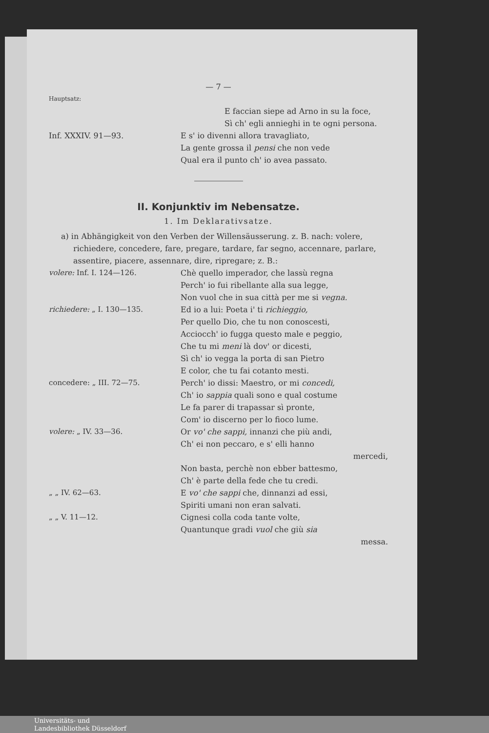— 7 —
Hauptsatz:
E faccian siepe ad Arno in su la foce,
Sì ch' egli annieghi in te ogni persona.
Inf. XXXIV. 91—93. E s' io divenni allora travagliato,
La gente grossa il pensi che non vede
Qual era il punto ch' io avea passato.
II. Konjunktiv im Nebensatze.
1. Im Deklarativsatze.
a) in Abhängigkeit von den Verben der Willensäusserung. z. B. nach: volere, richiedere, concedere, fare, pregare, tardare, far segno, accennare, parlare, assentire, piacere, assennare, dire, ripregare; z. B.:
volere: Inf. I. 124—126. Chè quello imperador, che lassù regna
Perch' io fui ribellante alla sua legge,
Non vuol che in sua città per me si vegna.
richiedere: „ I. 130—135. Ed io a lui: Poeta i' ti richieggio,
Per quello Dio, che tu non conoscesti,
Acciocch' io fugga questo male e peggio,
Che tu mi meni là dov' or dicesti,
Sì ch' io vegga la porta di san Pietro
E color, che tu fai cotanto mesti.
concedere: „ III. 72—75. Perch' io dissi: Maestro, or mi concedi,
Ch' io sappia quali sono e qual costume
Le fa parer di trapassar sì pronte,
Com' io discerno per lo fioco lume.
volere: „ IV. 33—36. Or vo' che sappi, innanzi che più andi,
Ch' ei non peccaro, e s' elli hanno
mercedi,
Non basta, perchè non ebber battesmo,
Ch' è parte della fede che tu credi.
„ „ IV. 62—63. E vo' che sappi che, dinnanzi ad essi,
Spiriti umani non eran salvati.
„ „ V. 11—12. Cignesi colla coda tante volte,
Quantunque gradi vuol che giù sia
messa.
Universitäts- und
Landesbibliothek Düsseldorf